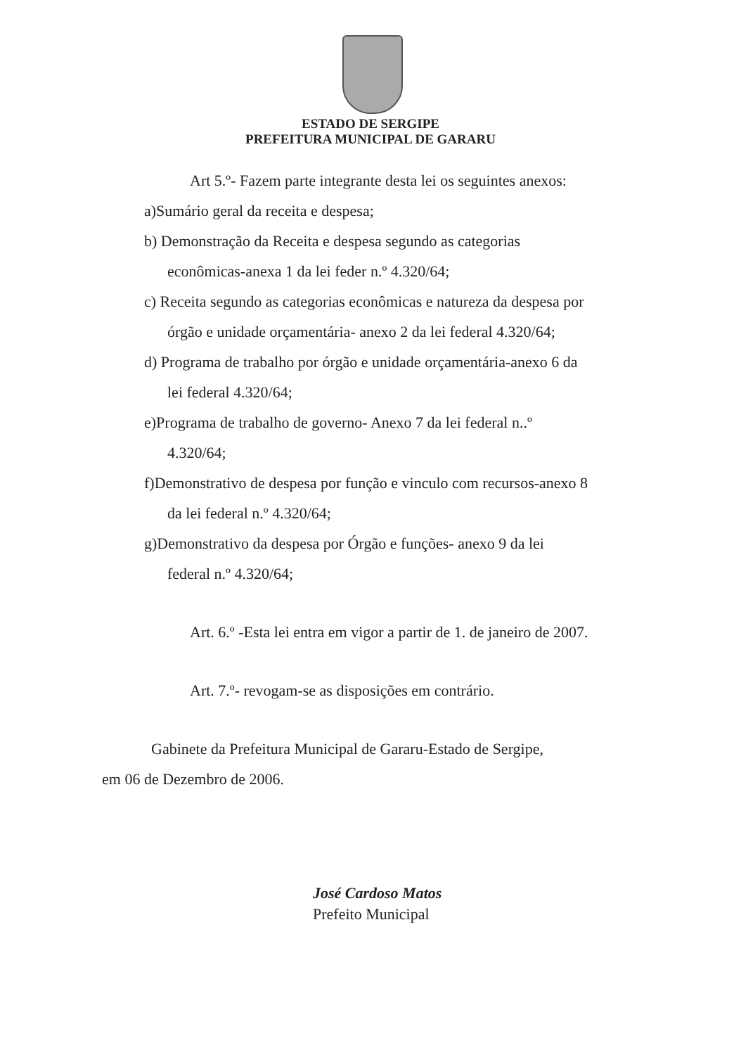ESTADO DE SERGIPE
PREFEITURA MUNICIPAL DE GARARU
Art 5.º- Fazem parte integrante desta lei os seguintes anexos:
a)Sumário geral da receita e despesa;
b) Demonstração da Receita e despesa segundo as categorias
econômicas-anexa 1 da lei feder n.º 4.320/64;
c) Receita segundo as categorias econômicas e natureza da despesa por
órgão e unidade orçamentária- anexo 2 da lei federal 4.320/64;
d) Programa de trabalho por órgão e unidade orçamentária-anexo 6 da
lei federal 4.320/64;
e)Programa de trabalho de governo- Anexo 7 da lei federal n..º
4.320/64;
f)Demonstrativo de despesa por função e vinculo com recursos-anexo 8
da lei federal n.º 4.320/64;
g)Demonstrativo da despesa por Órgão e funções- anexo 9 da lei
federal n.º 4.320/64;
Art. 6.º -Esta lei entra em vigor a partir de 1. de janeiro de 2007.
Art. 7.º- revogam-se as disposições em contrário.
Gabinete da Prefeitura Municipal de Gararu-Estado de Sergipe,
em 06 de Dezembro de 2006.
José Cardoso Matos
Prefeito Municipal